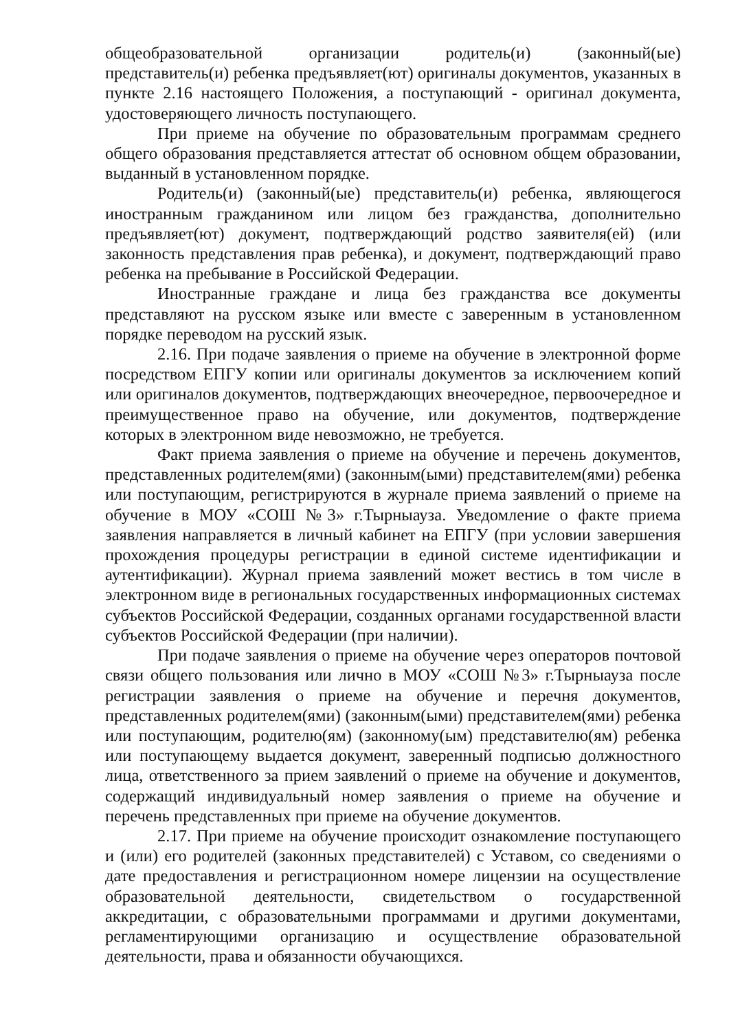общеобразовательной организации родитель(и) (законный(ые) представитель(и) ребенка предъявляет(ют) оригиналы документов, указанных в пункте 2.16 настоящего Положения, а поступающий - оригинал документа, удостоверяющего личность поступающего.
При приеме на обучение по образовательным программам среднего общего образования представляется аттестат об основном общем образовании, выданный в установленном порядке.
Родитель(и) (законный(ые) представитель(и) ребенка, являющегося иностранным гражданином или лицом без гражданства, дополнительно предъявляет(ют) документ, подтверждающий родство заявителя(ей) (или законность представления прав ребенка), и документ, подтверждающий право ребенка на пребывание в Российской Федерации.
Иностранные граждане и лица без гражданства все документы представляют на русском языке или вместе с заверенным в установленном порядке переводом на русский язык.
2.16. При подаче заявления о приеме на обучение в электронной форме посредством ЕПГУ копии или оригиналы документов за исключением копий или оригиналов документов, подтверждающих внеочередное, первоочередное и преимущественное право на обучение, или документов, подтверждение которых в электронном виде невозможно, не требуется.
Факт приема заявления о приеме на обучение и перечень документов, представленных родителем(ями) (законным(ыми) представителем(ями) ребенка или поступающим, регистрируются в журнале приема заявлений о приеме на обучение в МОУ «СОШ №3» г.Тырныауза. Уведомление о факте приема заявления направляется в личный кабинет на ЕПГУ (при условии завершения прохождения процедуры регистрации в единой системе идентификации и аутентификации). Журнал приема заявлений может вестись в том числе в электронном виде в региональных государственных информационных системах субъектов Российской Федерации, созданных органами государственной власти субъектов Российской Федерации (при наличии).
При подаче заявления о приеме на обучение через операторов почтовой связи общего пользования или лично в МОУ «СОШ №3» г.Тырныауза после регистрации заявления о приеме на обучение и перечня документов, представленных родителем(ями) (законным(ыми) представителем(ями) ребенка или поступающим, родителю(ям) (законному(ым) представителю(ям) ребенка или поступающему выдается документ, заверенный подписью должностного лица, ответственного за прием заявлений о приеме на обучение и документов, содержащий индивидуальный номер заявления о приеме на обучение и перечень представленных при приеме на обучение документов.
2.17. При приеме на обучение происходит ознакомление поступающего и (или) его родителей (законных представителей) с Уставом, со сведениями о дате предоставления и регистрационном номере лицензии на осуществление образовательной деятельности, свидетельством о государственной аккредитации, с образовательными программами и другими документами, регламентирующими организацию и осуществление образовательной деятельности, права и обязанности обучающихся.